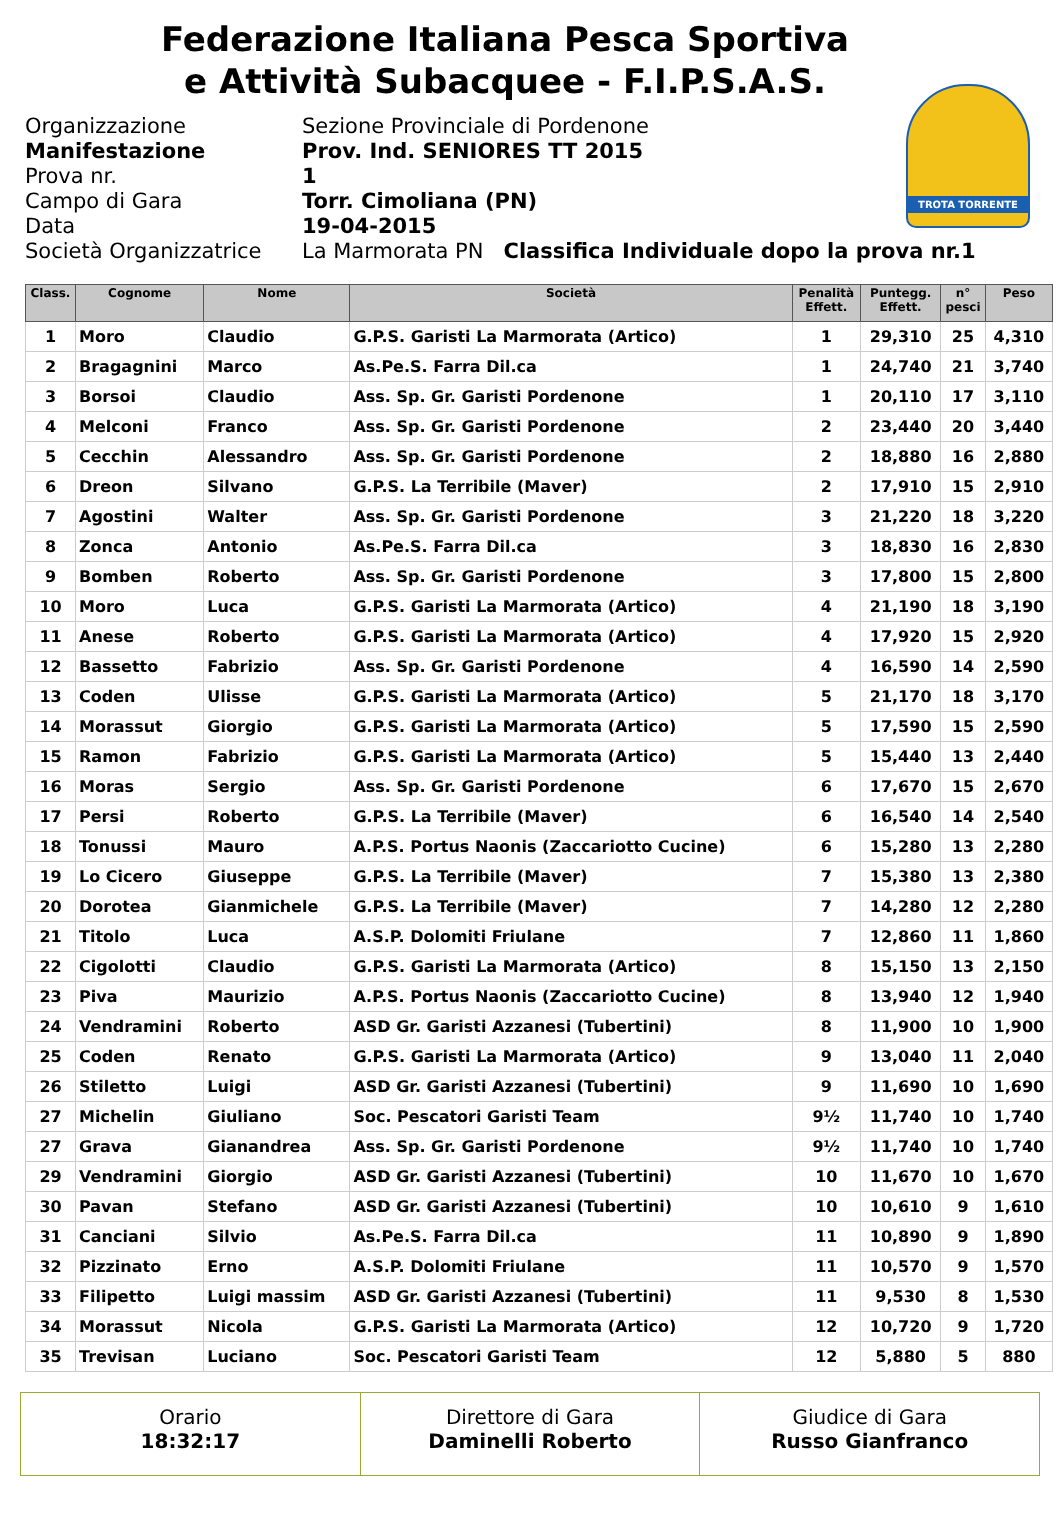Federazione Italiana Pesca Sportiva
e Attività Subacquee - F.I.P.S.A.S.
Organizzazione
Manifestazione
Prova nr.
Campo di Gara
Data
Società Organizzatrice
Sezione Provinciale di Pordenone
Prov. Ind. SENIORES TT 2015
1
Torr. Cimoliana (PN)
19-04-2015
La Marmorata PN Classifica Individuale dopo la prova nr.1
TROTA TORRENTE
| Class. | Cognome | Nome | Società | Penalità Effett. | Puntegg. Effett. | n° pesci | Peso |
| --- | --- | --- | --- | --- | --- | --- | --- |
| 1 | Moro | Claudio | G.P.S. Garisti La Marmorata (Artico) | 1 | 29,310 | 25 | 4,310 |
| 2 | Bragagnini | Marco | As.Pe.S. Farra Dil.ca | 1 | 24,740 | 21 | 3,740 |
| 3 | Borsoi | Claudio | Ass. Sp. Gr. Garisti Pordenone | 1 | 20,110 | 17 | 3,110 |
| 4 | Melconi | Franco | Ass. Sp. Gr. Garisti Pordenone | 2 | 23,440 | 20 | 3,440 |
| 5 | Cecchin | Alessandro | Ass. Sp. Gr. Garisti Pordenone | 2 | 18,880 | 16 | 2,880 |
| 6 | Dreon | Silvano | G.P.S. La Terribile (Maver) | 2 | 17,910 | 15 | 2,910 |
| 7 | Agostini | Walter | Ass. Sp. Gr. Garisti Pordenone | 3 | 21,220 | 18 | 3,220 |
| 8 | Zonca | Antonio | As.Pe.S. Farra Dil.ca | 3 | 18,830 | 16 | 2,830 |
| 9 | Bomben | Roberto | Ass. Sp. Gr. Garisti Pordenone | 3 | 17,800 | 15 | 2,800 |
| 10 | Moro | Luca | G.P.S. Garisti La Marmorata (Artico) | 4 | 21,190 | 18 | 3,190 |
| 11 | Anese | Roberto | G.P.S. Garisti La Marmorata (Artico) | 4 | 17,920 | 15 | 2,920 |
| 12 | Bassetto | Fabrizio | Ass. Sp. Gr. Garisti Pordenone | 4 | 16,590 | 14 | 2,590 |
| 13 | Coden | Ulisse | G.P.S. Garisti La Marmorata (Artico) | 5 | 21,170 | 18 | 3,170 |
| 14 | Morassut | Giorgio | G.P.S. Garisti La Marmorata (Artico) | 5 | 17,590 | 15 | 2,590 |
| 15 | Ramon | Fabrizio | G.P.S. Garisti La Marmorata (Artico) | 5 | 15,440 | 13 | 2,440 |
| 16 | Moras | Sergio | Ass. Sp. Gr. Garisti Pordenone | 6 | 17,670 | 15 | 2,670 |
| 17 | Persi | Roberto | G.P.S. La Terribile (Maver) | 6 | 16,540 | 14 | 2,540 |
| 18 | Tonussi | Mauro | A.P.S. Portus Naonis (Zaccariotto Cucine) | 6 | 15,280 | 13 | 2,280 |
| 19 | Lo Cicero | Giuseppe | G.P.S. La Terribile (Maver) | 7 | 15,380 | 13 | 2,380 |
| 20 | Dorotea | Gianmichele | G.P.S. La Terribile (Maver) | 7 | 14,280 | 12 | 2,280 |
| 21 | Titolo | Luca | A.S.P. Dolomiti Friulane | 7 | 12,860 | 11 | 1,860 |
| 22 | Cigolotti | Claudio | G.P.S. Garisti La Marmorata (Artico) | 8 | 15,150 | 13 | 2,150 |
| 23 | Piva | Maurizio | A.P.S. Portus Naonis (Zaccariotto Cucine) | 8 | 13,940 | 12 | 1,940 |
| 24 | Vendramini | Roberto | ASD Gr. Garisti Azzanesi (Tubertini) | 8 | 11,900 | 10 | 1,900 |
| 25 | Coden | Renato | G.P.S. Garisti La Marmorata (Artico) | 9 | 13,040 | 11 | 2,040 |
| 26 | Stiletto | Luigi | ASD Gr. Garisti Azzanesi (Tubertini) | 9 | 11,690 | 10 | 1,690 |
| 27 | Michelin | Giuliano | Soc. Pescatori Garisti Team | 9½ | 11,740 | 10 | 1,740 |
| 27 | Grava | Gianandrea | Ass. Sp. Gr. Garisti Pordenone | 9½ | 11,740 | 10 | 1,740 |
| 29 | Vendramini | Giorgio | ASD Gr. Garisti Azzanesi (Tubertini) | 10 | 11,670 | 10 | 1,670 |
| 30 | Pavan | Stefano | ASD Gr. Garisti Azzanesi (Tubertini) | 10 | 10,610 | 9 | 1,610 |
| 31 | Canciani | Silvio | As.Pe.S. Farra Dil.ca | 11 | 10,890 | 9 | 1,890 |
| 32 | Pizzinato | Erno | A.S.P. Dolomiti Friulane | 11 | 10,570 | 9 | 1,570 |
| 33 | Filipetto | Luigi massim | ASD Gr. Garisti Azzanesi (Tubertini) | 11 | 9,530 | 8 | 1,530 |
| 34 | Morassut | Nicola | G.P.S. Garisti La Marmorata (Artico) | 12 | 10,720 | 9 | 1,720 |
| 35 | Trevisan | Luciano | Soc. Pescatori Garisti Team | 12 | 5,880 | 5 | 880 |
Orario
18:32:17
Direttore di Gara
Daminelli Roberto
Giudice di Gara
Russo Gianfranco